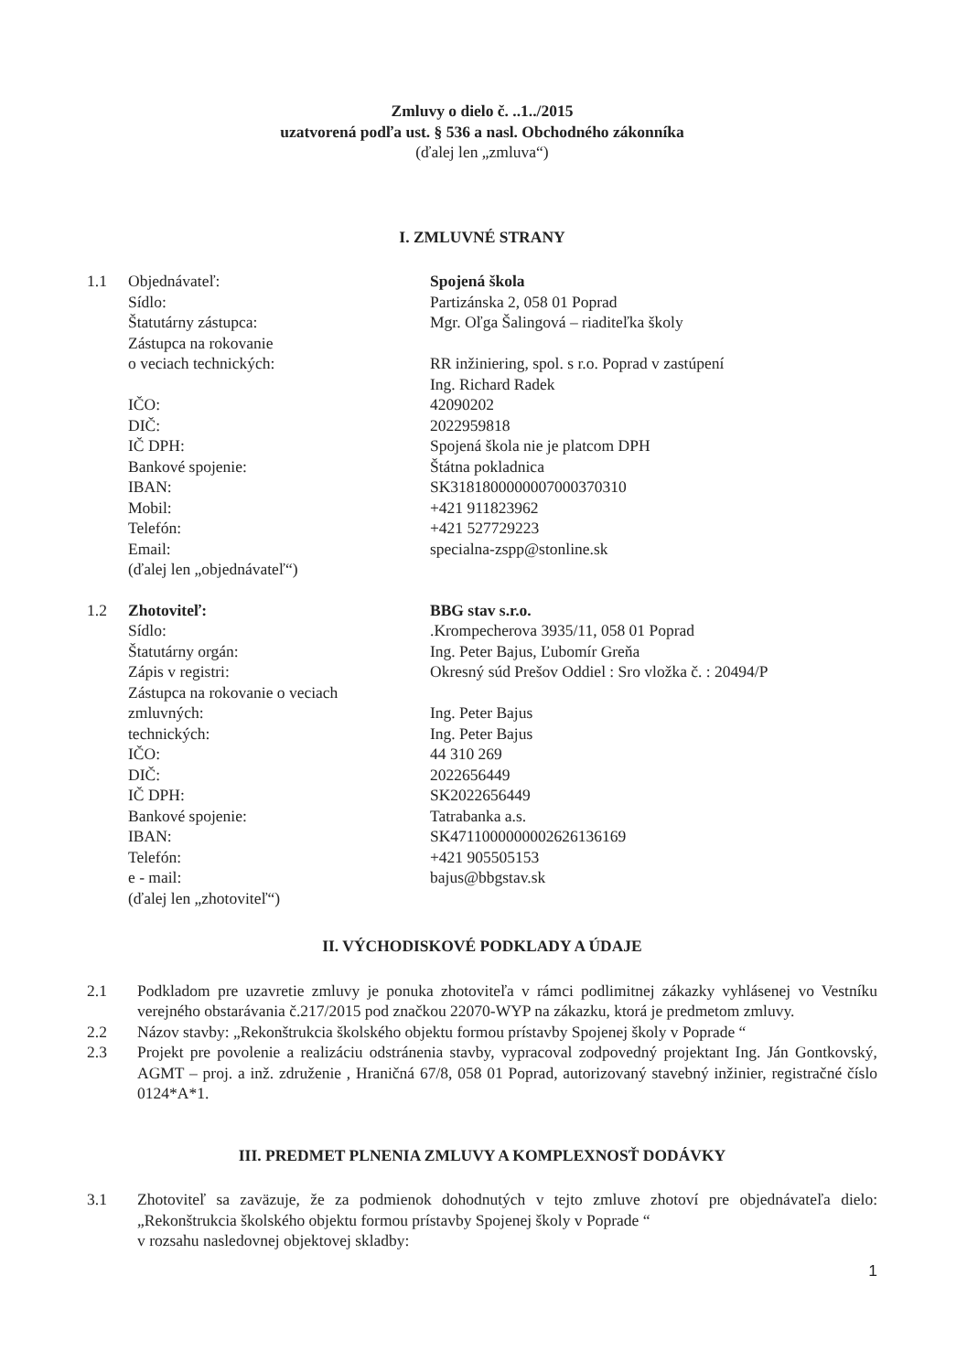Zmluvy o dielo č. ..1../2015
uzatvorená podľa ust. § 536 a nasl. Obchodného zákonníka
(ďalej len „zmluva“)
I. ZMLUVNÉ STRANY
| 1.1 | Objednávateľ: | Spojená škola |
| | Sídlo: | Partizánska 2, 058 01 Poprad |
| | Štatutárny zástupca: | Mgr. Oľga Šalingová – riaditeľka školy |
| | Zástupca na rokovanie | |
| | o veciach technických: | RR inžiniering, spol. s r.o. Poprad v zastúpení |
| | | Ing. Richard Radek |
| | IČO: | 42090202 |
| | DIČ: | 2022959818 |
| | IČ DPH: | Spojená škola nie je platcom DPH |
| | Bankové spojenie: | Štátna pokladnica |
| | IBAN: | SK3181800000007000370310 |
| | Mobil: | +421 911823962 |
| | Telefón: | +421 527729223 |
| | Email: | specialna-zspp@stonline.sk |
| | (ďalej len „objednávateľ“) | |
| 1.2 | Zhotoviteľ: | BBG stav s.r.o. |
| | Sídlo: | .Krompecherova 3935/11, 058 01 Poprad |
| | Štatutárny orgán: | Ing. Peter Bajus, Ľubomír Greňa |
| | Zápis v registri: | Okresný súd Prešov Oddiel : Sro vložka č. : 20494/P |
| | Zástupca na rokovanie o veciach | |
| | zmluvných: | Ing. Peter Bajus |
| | technických: | Ing. Peter Bajus |
| | IČO: | 44 310 269 |
| | DIČ: | 2022656449 |
| | IČ DPH: | SK2022656449 |
| | Bankové spojenie: | Tatrabanka a.s. |
| | IBAN: | SK4711000000002626136169 |
| | Telefón: | +421 905505153 |
| | e - mail: | bajus@bbgstav.sk |
| | (ďalej len „zhotoviteľ“) | |
II. VÝCHODISKOVÉ PODKLADY A ÚDAJE
2.1 Podkladom pre uzavretie zmluvy je ponuka zhotoviteľa v rámci podlimitnej zákazky vyhlásenej vo Vestníku verejného obstarávania č.217/2015 pod značkou 22070-WYP na zákazku, ktorá je predmetom zmluvy.
2.2 Názov stavby: „Rekonštrukcia školského objektu formou prístavby Spojenej školy v Poprade “
2.3 Projekt pre povolenie a realizáciu odstránenia stavby, vypracoval zodpovedný projektant Ing. Ján Gontkovský, AGMT – proj. a inž. združenie , Hraničná 67/8, 058 01 Poprad, autorizovaný stavebný inžinier, registračné číslo 0124*A*1.
III. PREDMET PLNENIA ZMLUVY A KOMPLEXNOSŤ DODÁVKY
3.1 Zhotoviteľ sa zaväzuje, že za podmienok dohodnutých v tejto zmluve zhotoví pre objednávateľa dielo: „Rekonštrukcia školského objektu formou prístavby Spojenej školy v Poprade “
v rozsahu nasledovnej objektovej skladby:
1